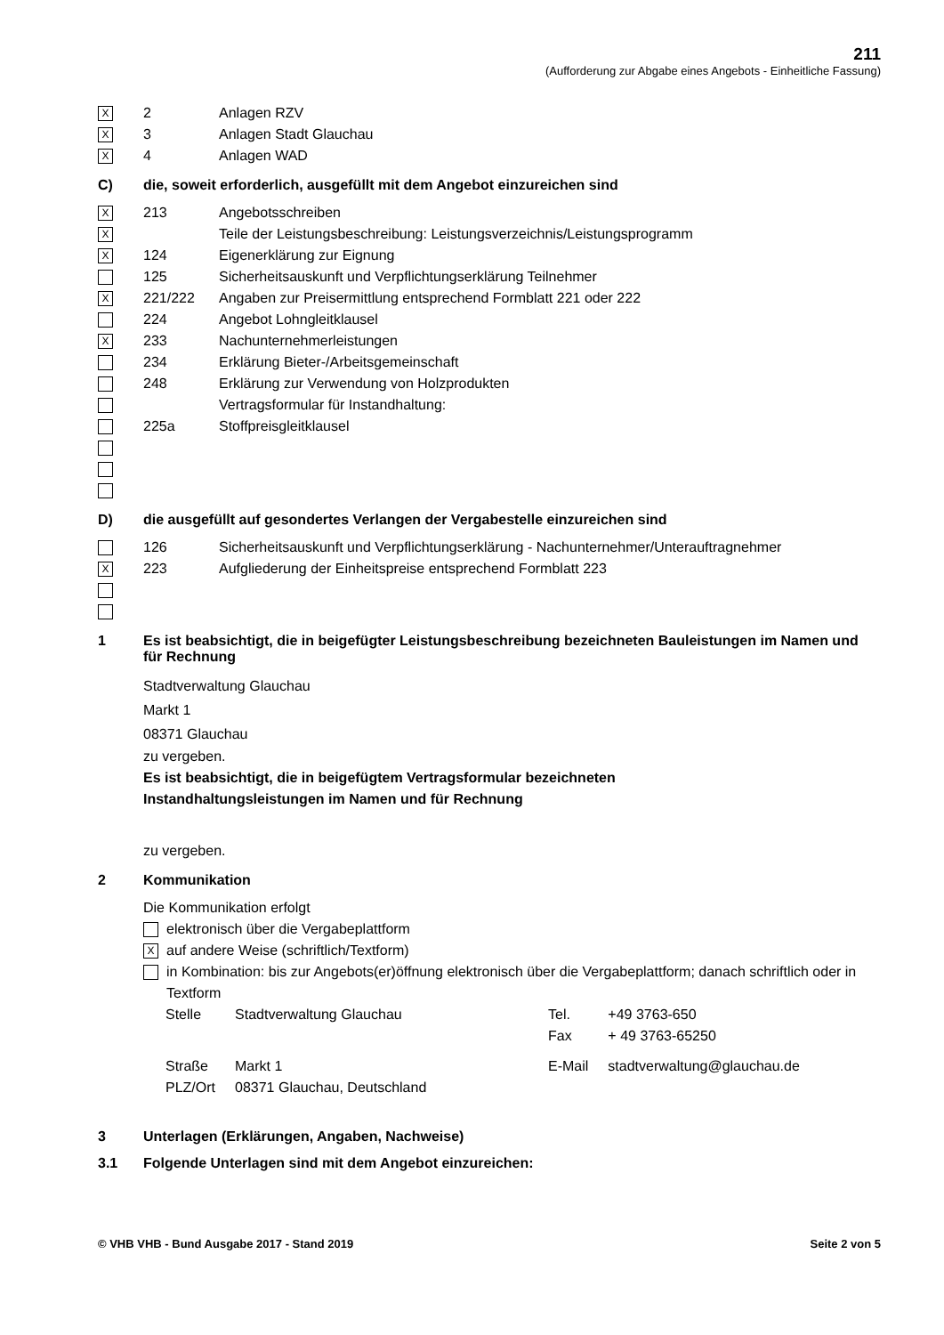211
(Aufforderung zur Abgabe eines Angebots - Einheitliche Fassung)
X 2 Anlagen RZV
X 3 Anlagen Stadt Glauchau
X 4 Anlagen WAD
C) die, soweit erforderlich, ausgefüllt mit dem Angebot einzureichen sind
X 213 Angebotsschreiben
X Teile der Leistungsbeschreibung: Leistungsverzeichnis/Leistungsprogramm
X 124 Eigenerklärung zur Eignung
125 Sicherheitsauskunft und Verpflichtungserklärung Teilnehmer
X 221/222 Angaben zur Preisermittlung entsprechend Formblatt 221 oder 222
224 Angebot Lohngleitklausel
X 233 Nachunternehmerleistungen
234 Erklärung Bieter-/Arbeitsgemeinschaft
248 Erklärung zur Verwendung von Holzprodukten
Vertragsformular für Instandhaltung:
225a Stoffpreisgleitklausel
D) die ausgefüllt auf gesondertes Verlangen der Vergabestelle einzureichen sind
126 Sicherheitsauskunft und Verpflichtungserklärung - Nachunternehmer/Unterauftragnehmer
X 223 Aufgliederung der Einheitspreise entsprechend Formblatt 223
1 Es ist beabsichtigt, die in beigefügter Leistungsbeschreibung bezeichneten Bauleistungen im Namen und für Rechnung
Stadtverwaltung Glauchau
Markt 1
08371 Glauchau
zu vergeben.
Es ist beabsichtigt, die in beigefügtem Vertragsformular bezeichneten
Instandhaltungsleistungen im Namen und für Rechnung
zu vergeben.
2 Kommunikation
Die Kommunikation erfolgt
elektronisch über die Vergabeplattform
Xauf andere Weise (schriftlich/Textform)
in Kombination: bis zur Angebots(er)öffnung elektronisch über die Vergabeplattform; danach schriftlich oder in Textform
| Stelle | Stadtverwaltung Glauchau | Tel. | +49 3763-650 |
| | | Fax | + 49 3763-65250 |
| Straße | Markt 1 | E-Mail | stadtverwaltung@glauchau.de |
| PLZ/Ort | 08371 Glauchau, Deutschland | | |
3 Unterlagen (Erklärungen, Angaben, Nachweise)
3.1 Folgende Unterlagen sind mit dem Angebot einzureichen:
© VHB VHB - Bund Ausgabe 2017 - Stand 2019 Seite 2 von 5